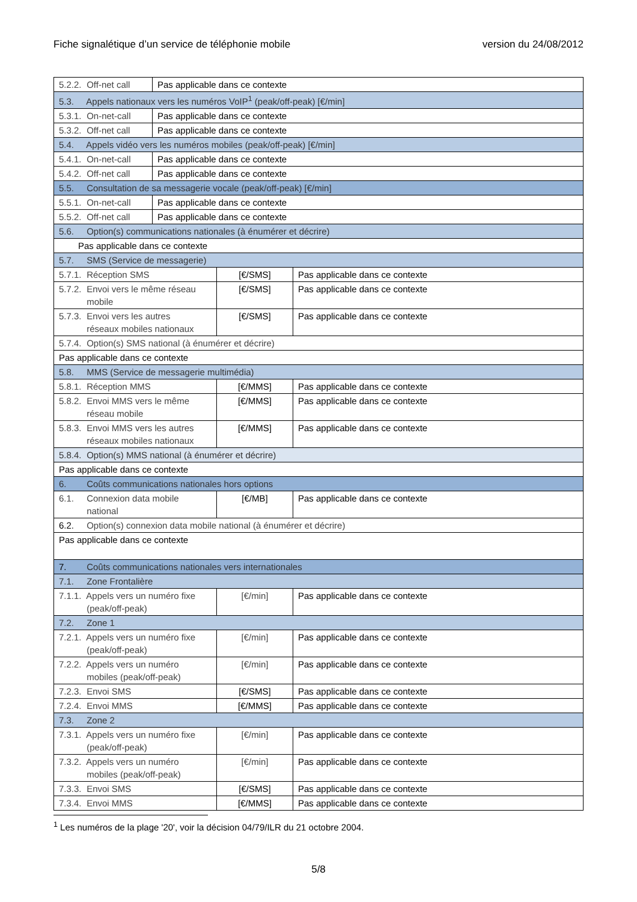Fiche signalétique d’un service de téléphonie mobile version du 24/08/2012
| 5.2.2. Off-net call | Pas applicable dans ce contexte | | |
| 5.3. Appels nationaux vers les numéros VoIP<sup>1</sup> (peak/off-peak) [€/min] | | | |
| 5.3.1. On-net-call | Pas applicable dans ce contexte | | |
| 5.3.2. Off-net call | Pas applicable dans ce contexte | | |
| 5.4. Appels vidéo vers les numéros mobiles (peak/off-peak) [€/min] | | | |
| 5.4.1. On-net-call | Pas applicable dans ce contexte | | |
| 5.4.2. Off-net call | Pas applicable dans ce contexte | | |
| 5.5. Consultation de sa messagerie vocale (peak/off-peak) [€/min] | | | |
| 5.5.1. On-net-call | Pas applicable dans ce contexte | | |
| 5.5.2. Off-net call | Pas applicable dans ce contexte | | |
| 5.6. Option(s) communications nationales (à énumérer et décrire) | | | |
| Pas applicable dans ce contexte | | | |
| 5.7. SMS (Service de messagerie) | | | |
| 5.7.1. Réception SMS | | [€/SMS] | Pas applicable dans ce contexte |
| 5.7.2. Envoi vers le même réseau mobile | | [€/SMS] | Pas applicable dans ce contexte |
| 5.7.3. Envoi vers les autres réseaux mobiles nationaux | | [€/SMS] | Pas applicable dans ce contexte |
| 5.7.4. Option(s) SMS national (à énumérer et décrire) | | | |
| Pas applicable dans ce contexte | | | |
| 5.8. MMS (Service de messagerie multimédia) | | | |
| 5.8.1. Réception MMS | | [€/MMS] | Pas applicable dans ce contexte |
| 5.8.2. Envoi MMS vers le même réseau mobile | | [€/MMS] | Pas applicable dans ce contexte |
| 5.8.3. Envoi MMS vers les autres réseaux mobiles nationaux | | [€/MMS] | Pas applicable dans ce contexte |
| 5.8.4. Option(s) MMS national (à énumérer et décrire) | | | |
| Pas applicable dans ce contexte | | | |
| 6. Coûts communications nationales hors options | | | |
| 6.1. Connexion data mobile national | | [€/MB] | Pas applicable dans ce contexte |
| 6.2. Option(s) connexion data mobile national (à énumérer et décrire) | | | |
| Pas applicable dans ce contexte | | | |
| 7. Coûts communications nationales vers internationales | | | |
| 7.1. Zone Frontalière | | | |
| 7.1.1. Appels vers un numéro fixe (peak/off-peak) | | [€/min] | Pas applicable dans ce contexte |
| 7.2. Zone 1 | | | |
| 7.2.1. Appels vers un numéro fixe (peak/off-peak) | | [€/min] | Pas applicable dans ce contexte |
| 7.2.2. Appels vers un numéro mobiles (peak/off-peak) | | [€/min] | Pas applicable dans ce contexte |
| 7.2.3. Envoi SMS | | [€/SMS] | Pas applicable dans ce contexte |
| 7.2.4. Envoi MMS | | [€/MMS] | Pas applicable dans ce contexte |
| 7.3. Zone 2 | | | |
| 7.3.1. Appels vers un numéro fixe (peak/off-peak) | | [€/min] | Pas applicable dans ce contexte |
| 7.3.2. Appels vers un numéro mobiles (peak/off-peak) | | [€/min] | Pas applicable dans ce contexte |
| 7.3.3. Envoi SMS | | [€/SMS] | Pas applicable dans ce contexte |
| 7.3.4. Envoi MMS | | [€/MMS] | Pas applicable dans ce contexte |
<sup>1</sup> Les numéros de la plage '20', voir la décision 04/79/ILR du 21 octobre 2004.
5/8